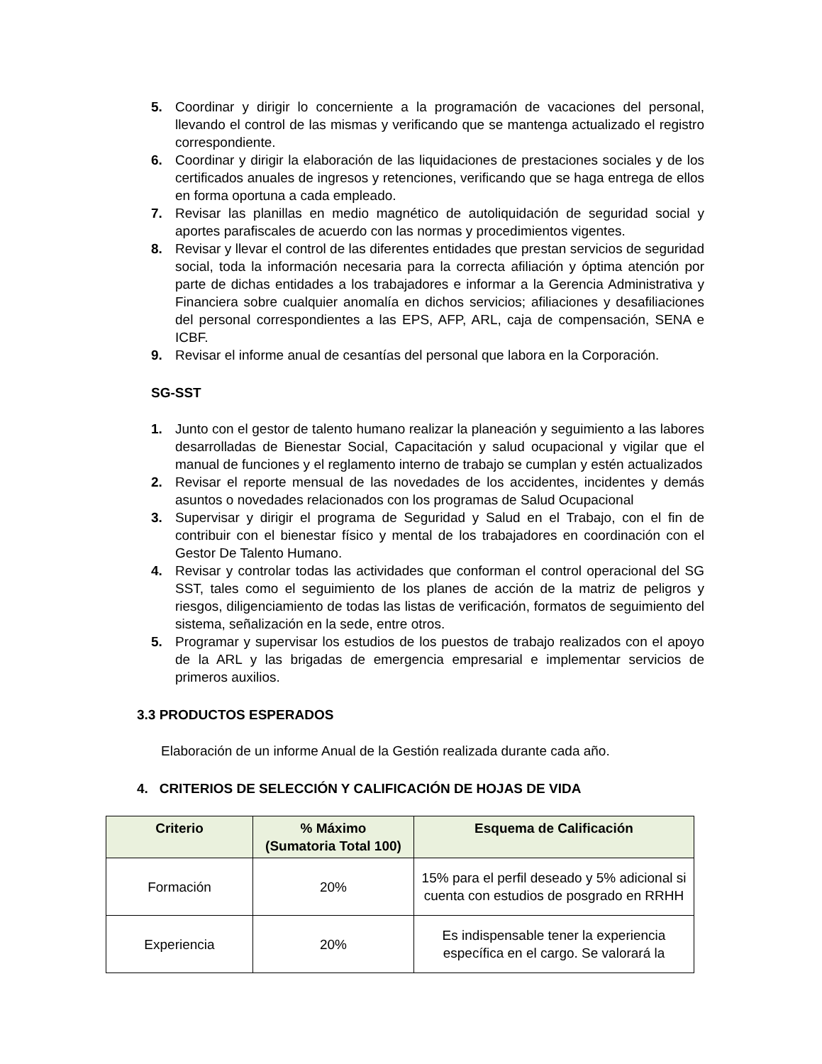5. Coordinar y dirigir lo concerniente a la programación de vacaciones del personal, llevando el control de las mismas y verificando que se mantenga actualizado el registro correspondiente.
6. Coordinar y dirigir la elaboración de las liquidaciones de prestaciones sociales y de los certificados anuales de ingresos y retenciones, verificando que se haga entrega de ellos en forma oportuna a cada empleado.
7. Revisar las planillas en medio magnético de autoliquidación de seguridad social y aportes parafiscales de acuerdo con las normas y procedimientos vigentes.
8. Revisar y llevar el control de las diferentes entidades que prestan servicios de seguridad social, toda la información necesaria para la correcta afiliación y óptima atención por parte de dichas entidades a los trabajadores e informar a la Gerencia Administrativa y Financiera sobre cualquier anomalía en dichos servicios; afiliaciones y desafiliaciones del personal correspondientes a las EPS, AFP, ARL, caja de compensación, SENA e ICBF.
9. Revisar el informe anual de cesantías del personal que labora en la Corporación.
SG-SST
1. Junto con el gestor de talento humano realizar la planeación y seguimiento a las labores desarrolladas de Bienestar Social, Capacitación y salud ocupacional y vigilar que el manual de funciones y el reglamento interno de trabajo se cumplan y estén actualizados
2. Revisar el reporte mensual de las novedades de los accidentes, incidentes y demás asuntos o novedades relacionados con los programas de Salud Ocupacional
3. Supervisar y dirigir el programa de Seguridad y Salud en el Trabajo, con el fin de contribuir con el bienestar físico y mental de los trabajadores en coordinación con el Gestor De Talento Humano.
4. Revisar y controlar todas las actividades que conforman el control operacional del SG SST, tales como el seguimiento de los planes de acción de la matriz de peligros y riesgos, diligenciamiento de todas las listas de verificación, formatos de seguimiento del sistema, señalización en la sede, entre otros.
5. Programar y supervisar los estudios de los puestos de trabajo realizados con el apoyo de la ARL y las brigadas de emergencia empresarial e implementar servicios de primeros auxilios.
3.3 PRODUCTOS ESPERADOS
Elaboración de un informe Anual de la Gestión realizada durante cada año.
4. CRITERIOS DE SELECCIÓN Y CALIFICACIÓN DE HOJAS DE VIDA
| Criterio | % Máximo (Sumatoria Total 100) | Esquema de Calificación |
| --- | --- | --- |
| Formación | 20% | 15% para el perfil deseado y 5% adicional si cuenta con estudios de posgrado en RRHH |
| Experiencia | 20% | Es indispensable tener la experiencia específica en el cargo. Se valorará la |